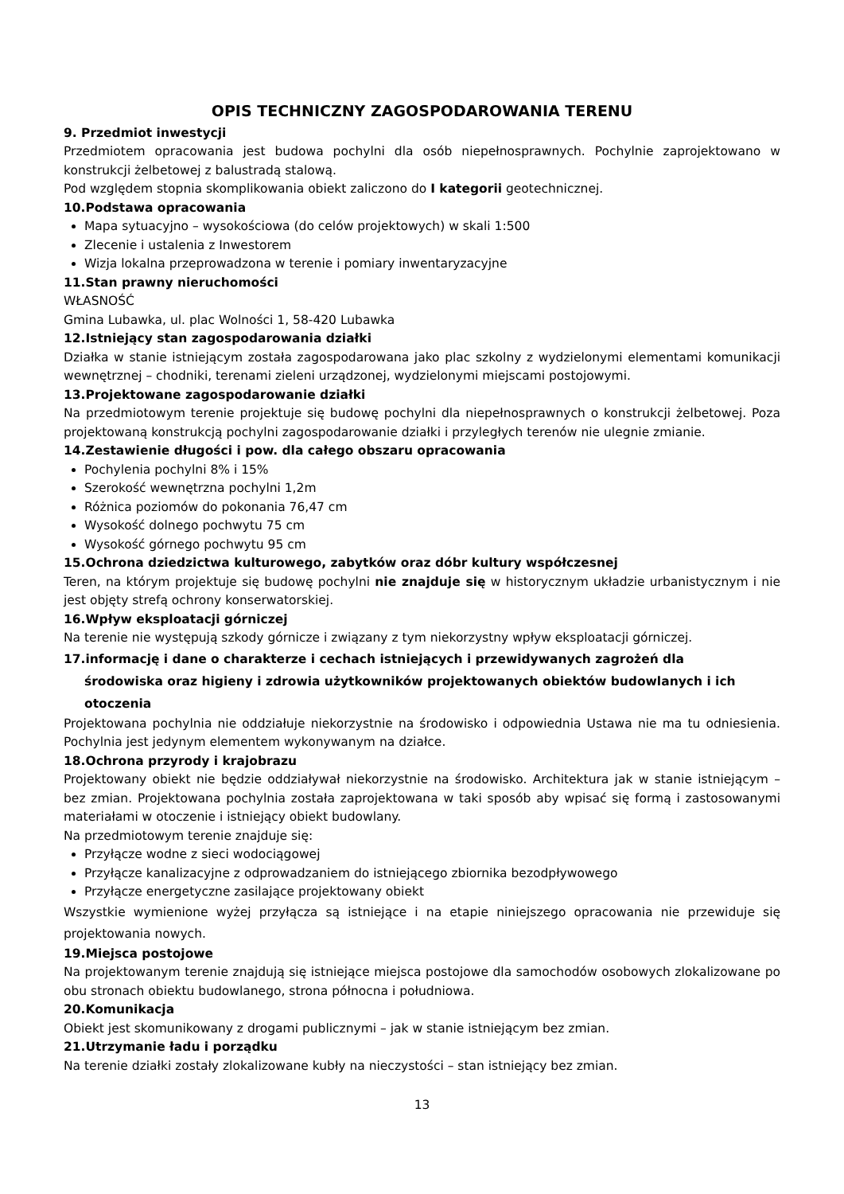OPIS TECHNICZNY ZAGOSPODAROWANIA TERENU
9. Przedmiot inwestycji
Przedmiotem opracowania jest budowa pochylni dla osób niepełnosprawnych. Pochylnie zaprojektowano w konstrukcji żelbetowej z balustradą stalową.
Pod względem stopnia skomplikowania obiekt zaliczono do I kategorii geotechnicznej.
10.Podstawa opracowania
Mapa sytuacyjno – wysokościowa (do celów projektowych) w skali 1:500
Zlecenie i ustalenia z Inwestorem
Wizja lokalna przeprowadzona w terenie i pomiary inwentaryzacyjne
11.Stan prawny nieruchomości
WŁASNOŚĆ
Gmina Lubawka, ul. plac Wolności 1, 58-420 Lubawka
12.Istniejący stan zagospodarowania działki
Działka w stanie istniejącym została zagospodarowana jako plac szkolny z wydzielonymi elementami komunikacji wewnętrznej – chodniki, terenami zieleni urządzonej, wydzielonymi miejscami postojowymi.
13.Projektowane zagospodarowanie działki
Na przedmiotowym terenie projektuje się budowę pochylni dla niepełnosprawnych o konstrukcji żelbetowej. Poza projektowaną konstrukcją pochylni zagospodarowanie działki i przyległych terenów nie ulegnie zmianie.
14.Zestawienie długości i pow. dla całego obszaru opracowania
Pochylenia pochylni 8% i 15%
Szerokość wewnętrzna pochylni 1,2m
Różnica poziomów do pokonania 76,47 cm
Wysokość dolnego pochwytu 75 cm
Wysokość górnego pochwytu 95 cm
15.Ochrona dziedzictwa kulturowego, zabytków oraz dóbr kultury współczesnej
Teren, na którym projektuje się budowę pochylni nie znajduje się w historycznym układzie urbanistycznym i nie jest objęty strefą ochrony konserwatorskiej.
16.Wpływ eksploatacji górniczej
Na terenie nie występują szkody górnicze i związany z tym niekorzystny wpływ eksploatacji górniczej.
17.informację i dane o charakterze i cechach istniejących i przewidywanych zagrożeń dla
środowiska oraz higieny i zdrowia użytkowników projektowanych obiektów budowlanych i ich
otoczenia
Projektowana pochylnia nie oddziałuje niekorzystnie na środowisko i odpowiednia Ustawa nie ma tu odniesienia. Pochylnia jest jedynym elementem wykonywanym na działce.
18.Ochrona przyrody i krajobrazu
Projektowany obiekt nie będzie oddziaływał niekorzystnie na środowisko. Architektura jak w stanie istniejącym – bez zmian. Projektowana pochylnia została zaprojektowana w taki sposób aby wpisać się formą i zastosowanymi materiałami w otoczenie i istniejący obiekt budowlany.
Na przedmiotowym terenie znajduje się:
Przyłącze wodne z sieci wodociągowej
Przyłącze kanalizacyjne z odprowadzaniem do istniejącego zbiornika bezodpływowego
Przyłącze energetyczne zasilające projektowany obiekt
Wszystkie wymienione wyżej przyłącza są istniejące i na etapie niniejszego opracowania nie przewiduje się projektowania nowych.
19.Miejsca postojowe
Na projektowanym terenie znajdują się istniejące miejsca postojowe dla samochodów osobowych zlokalizowane po obu stronach obiektu budowlanego, strona północna i południowa.
20.Komunikacja
Obiekt jest skomunikowany z drogami publicznymi – jak w stanie istniejącym bez zmian.
21.Utrzymanie ładu i porządku
Na terenie działki zostały zlokalizowane kubły na nieczystości – stan istniejący bez zmian.
13